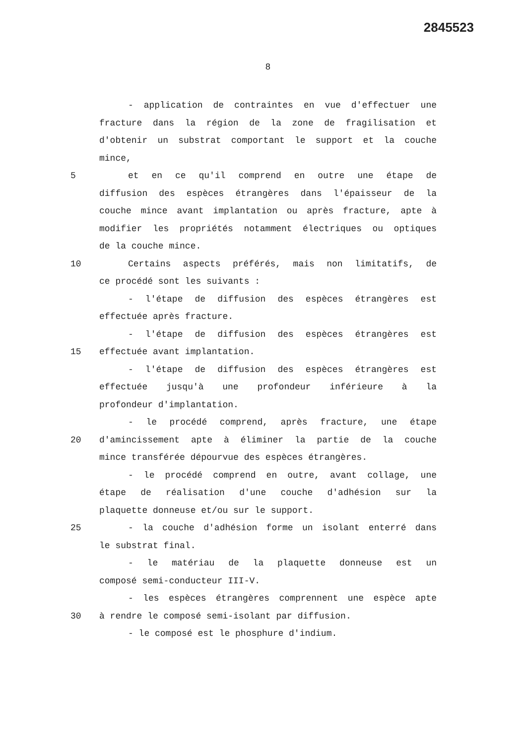2845523
8
- application de contraintes en vue d'effectuer une
fracture dans la région de la zone de fragilisation et
d'obtenir un substrat comportant le support et la couche
mince,
5 et en ce qu'il comprend en outre une étape de
diffusion des espèces étrangères dans l'épaisseur de la
couche mince avant implantation ou après fracture, apte à
modifier les propriétés notamment électriques ou optiques
de la couche mince.
10 Certains aspects préférés, mais non limitatifs, de
ce procédé sont les suivants :
- l'étape de diffusion des espèces étrangères est
effectuée après fracture.
- l'étape de diffusion des espèces étrangères est
15 effectuée avant implantation.
- l'étape de diffusion des espèces étrangères est
effectuée jusqu'à une profondeur inférieure à la
profondeur d'implantation.
- le procédé comprend, après fracture, une étape
20 d'amincissement apte à éliminer la partie de la couche
mince transférée dépourvue des espèces étrangères.
- le procédé comprend en outre, avant collage, une
étape de réalisation d'une couche d'adhésion sur la
plaquette donneuse et/ou sur le support.
25 - la couche d'adhésion forme un isolant enterré dans
le substrat final.
- le matériau de la plaquette donneuse est un
composé semi-conducteur III-V.
- les espèces étrangères comprennent une espèce apte
30 à rendre le composé semi-isolant par diffusion.
- le composé est le phosphure d'indium.